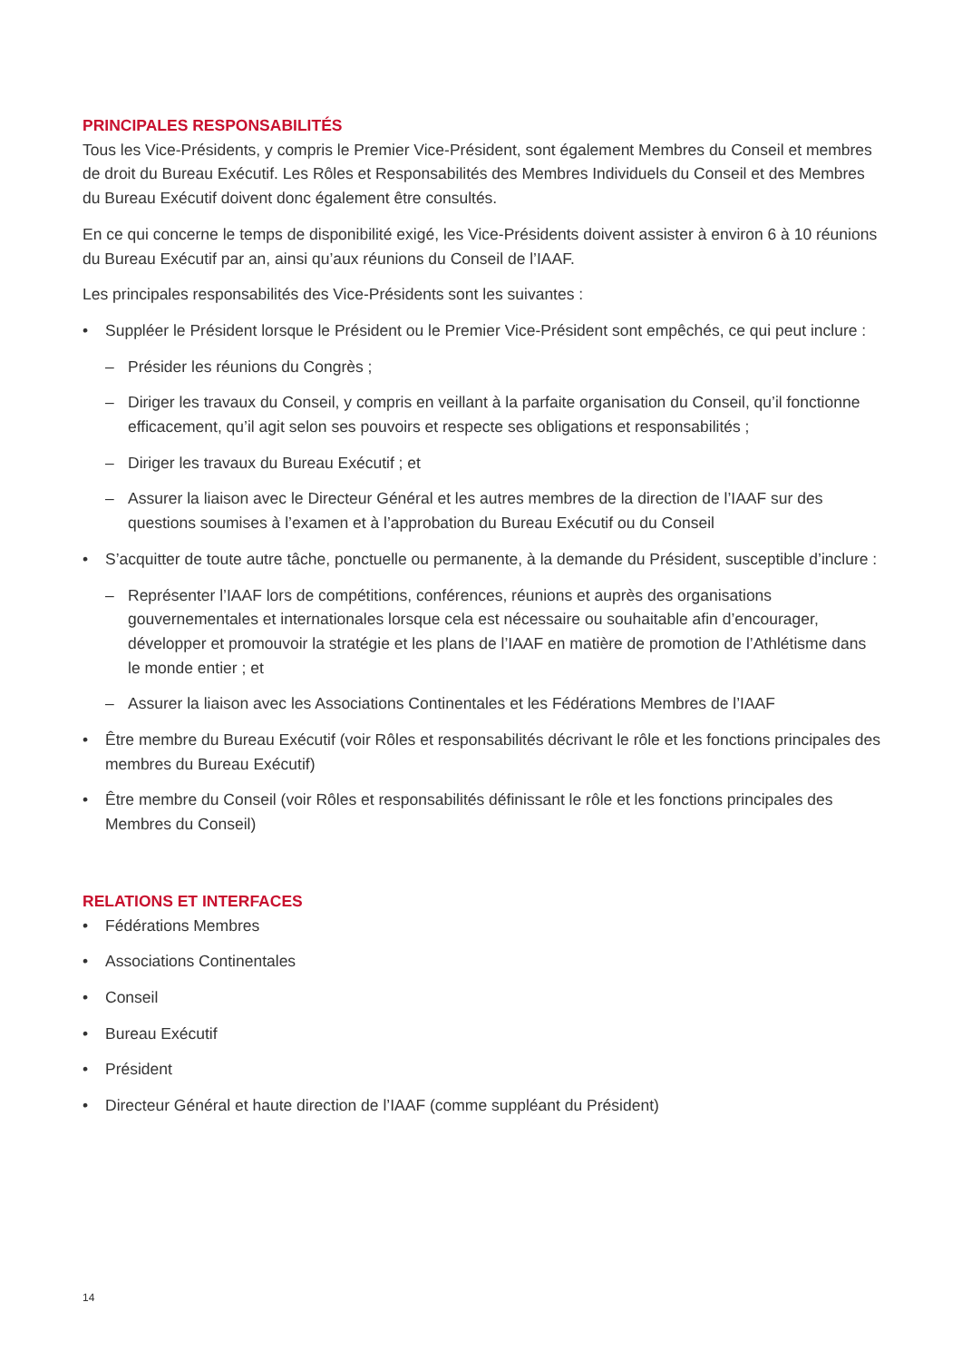PRINCIPALES RESPONSABILITÉS
Tous les Vice-Présidents, y compris le Premier Vice-Président, sont également Membres du Conseil et membres de droit du Bureau Exécutif. Les Rôles et Responsabilités des Membres Individuels du Conseil et des Membres du Bureau Exécutif doivent donc également être consultés.
En ce qui concerne le temps de disponibilité exigé, les Vice-Présidents doivent assister à environ 6 à 10 réunions du Bureau Exécutif par an, ainsi qu’aux réunions du Conseil de l’IAAF.
Les principales responsabilités des Vice-Présidents sont les suivantes :
• Suppléer le Président lorsque le Président ou le Premier Vice-Président sont empêchés, ce qui peut inclure :
– Présider les réunions du Congrès ;
– Diriger les travaux du Conseil, y compris en veillant à la parfaite organisation du Conseil, qu’il fonctionne efficacement, qu’il agit selon ses pouvoirs et respecte ses obligations et responsabilités ;
– Diriger les travaux du Bureau Exécutif ; et
– Assurer la liaison avec le Directeur Général et les autres membres de la direction de l’IAAF sur des questions soumises à l’examen et à l’approbation du Bureau Exécutif ou du Conseil
• S’acquitter de toute autre tâche, ponctuelle ou permanente, à la demande du Président, susceptible d’inclure :
– Représenter l’IAAF lors de compétitions, conférences, réunions et auprès des organisations gouvernementales et internationales lorsque cela est nécessaire ou souhaitable afin d’encourager, développer et promouvoir la stratégie et les plans de l’IAAF en matière de promotion de l’Athlétisme dans le monde entier ; et
– Assurer la liaison avec les Associations Continentales et les Fédérations Membres de l’IAAF
• Être membre du Bureau Exécutif (voir Rôles et responsabilités décrivant le rôle et les fonctions principales des membres du Bureau Exécutif)
• Être membre du Conseil (voir Rôles et responsabilités définissant le rôle et les fonctions principales des Membres du Conseil)
RELATIONS ET INTERFACES
• Fédérations Membres
• Associations Continentales
• Conseil
• Bureau Exécutif
• Président
• Directeur Général et haute direction de l’IAAF (comme suppléant du Président)
14